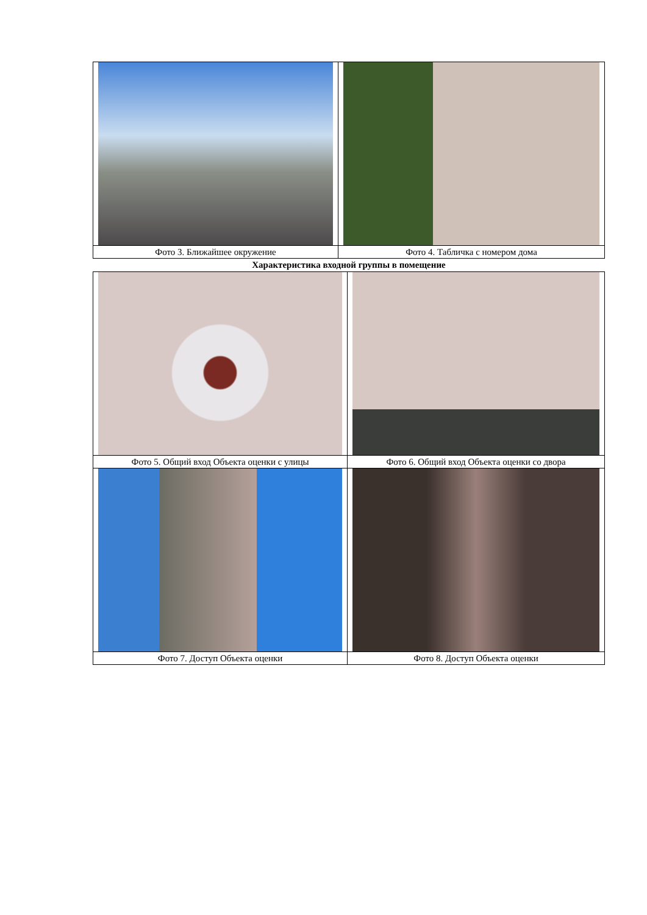| Фото 3. Ближайшее окружение | Фото 4. Табличка с номером дома |
Характеристика входной группы в помещение
| Фото 5. Общий вход Объекта оценки с улицы | Фото 6. Общий вход Объекта оценки со двора |
| Фото 7. Доступ Объекта оценки | Фото 8. Доступ Объекта оценки |